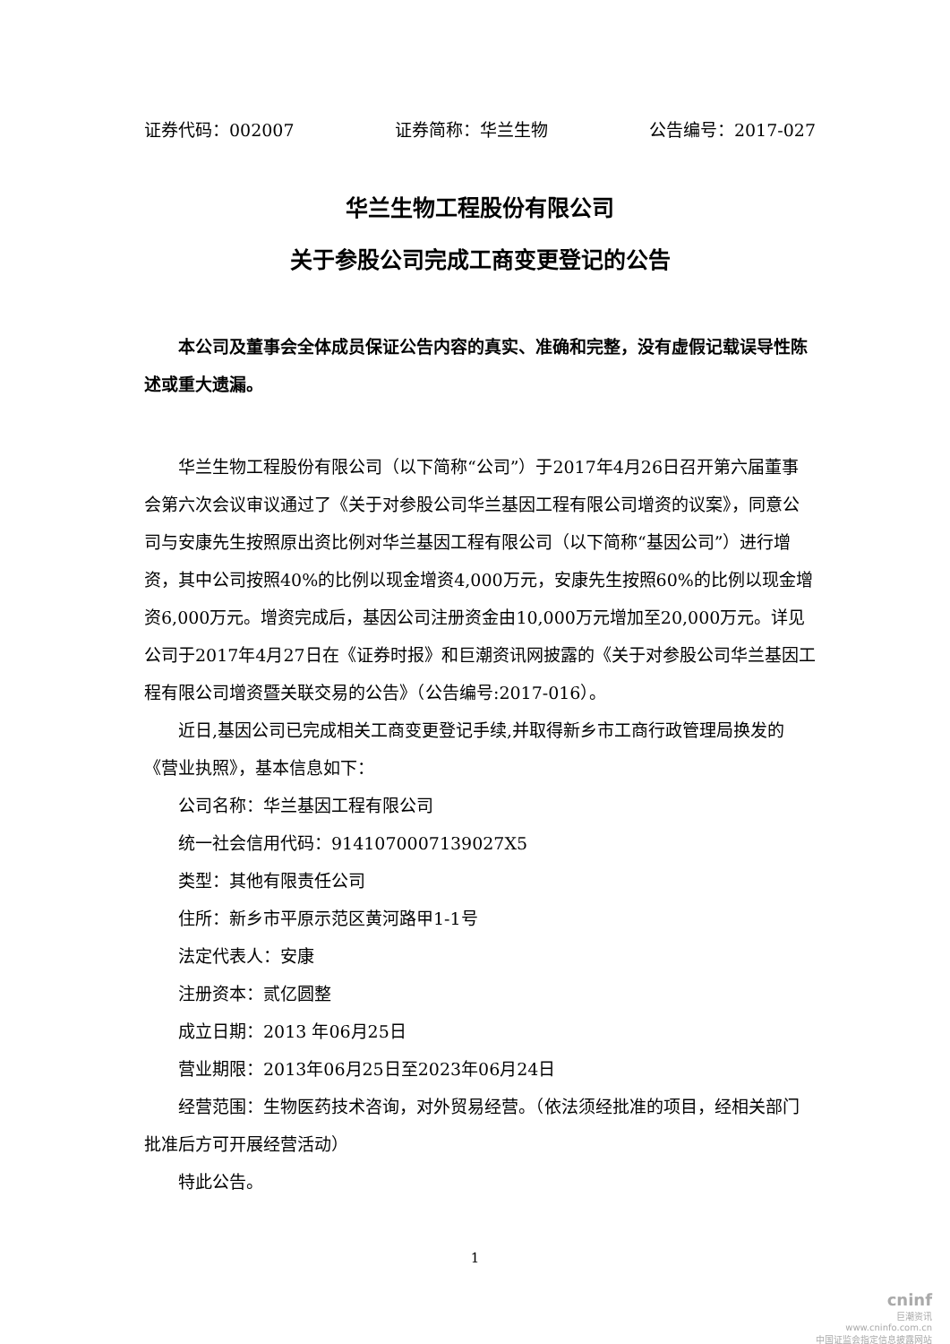证券代码：002007 证券简称：华兰生物 公告编号：2017-027
华兰生物工程股份有限公司
关于参股公司完成工商变更登记的公告
本公司及董事会全体成员保证公告内容的真实、准确和完整，没有虚假记载误导性陈述或重大遗漏。
华兰生物工程股份有限公司（以下简称“公司”）于2017年4月26日召开第六届董事会第六次会议审议通过了《关于对参股公司华兰基因工程有限公司增资的议案》，同意公司与安康先生按照原出资比例对华兰基因工程有限公司（以下简称“基因公司”）进行增资，其中公司按照40%的比例以现金增资4,000万元，安康先生按照60%的比例以现金增资6,000万元。增资完成后，基因公司注册资金由10,000万元增加至20,000万元。详见公司于2017年4月27日在《证券时报》和巨潮资讯网披露的《关于对参股公司华兰基因工程有限公司增资暨关联交易的公告》（公告编号:2017-016）。
近日,基因公司已完成相关工商变更登记手续,并取得新乡市工商行政管理局换发的《营业执照》，基本信息如下：
公司名称：华兰基因工程有限公司
统一社会信用代码：9141070007139027X5
类型：其他有限责任公司
住所：新乡市平原示范区黄河路甲1-1号
法定代表人：安康
注册资本：贰亿圆整
成立日期：2013 年06月25日
营业期限：2013年06月25日至2023年06月24日
经营范围：生物医药技术咨询，对外贸易经营。（依法须经批准的项目，经相关部门批准后方可开展经营活动）
特此公告。
1
cninf
巨潮资讯
www.cninfo.com.cn
中国证监会指定信息披露网站